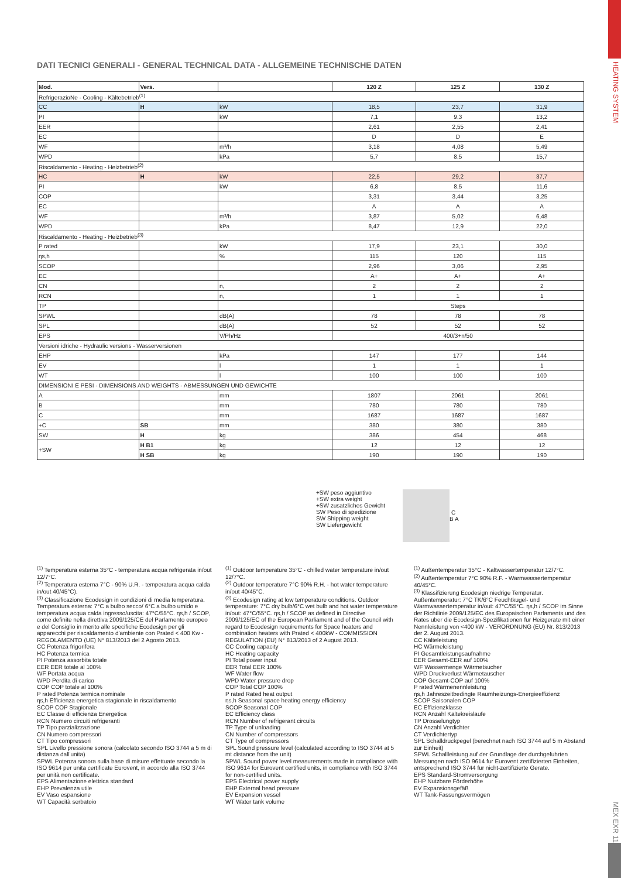HEATING SYSTEM
MEX EXR 111
DATI TECNICI GENERALI - GENERAL TECHNICAL DATA - ALLGEMEINE TECHNISCHE DATEN
| Mod. | Vers. | | 120 Z | 125 Z | 130 Z |
| --- | --- | --- | --- | --- | --- |
| RefrigerazioNe - Cooling - Kältebetrieb<sup>(1)</sup> | | | | | |
| CC | H | kW | 18,5 | 23,7 | 31,9 |
| PI | | kW | 7,1 | 9,3 | 13,2 |
| EER | | | 2,61 | 2,55 | 2,41 |
| EC | | | D | D | E |
| WF | | m³/h | 3,18 | 4,08 | 5,49 |
| WPD | | kPa | 5,7 | 8,5 | 15,7 |
| Riscaldamento - Heating - Heizbetrieb<sup>(2)</sup> | | | | | |
| HC | H | kW | 22,5 | 29,2 | 37,7 |
| PI | | kW | 6,8 | 8,5 | 11,6 |
| COP | | | 3,31 | 3,44 | 3,25 |
| EC | | | A | A | A |
| WF | | m³/h | 3,87 | 5,02 | 6,48 |
| WPD | | kPa | 8,47 | 12,9 | 22,0 |
| Riscaldamento - Heating - Heizbetrieb<sup>(3)</sup> | | | | | |
| P rated | | kW | 17,9 | 23,1 | 30,0 |
| ηs,h | | % | 115 | 120 | 115 |
| SCOP | | | 2,96 | 3,06 | 2,95 |
| EC | | | A+ | A+ | A+ |
| CN | | n, | 2 | 2 | 2 |
| RCN | | n, | 1 | 1 | 1 |
| TP | | | Steps | | |
| SPWL | | dB(A) | 78 | 78 | 78 |
| SPL | | dB(A) | 52 | 52 | 52 |
| EPS | | V/Ph/Hz | 400/3+n/50 | | |
| Versioni idriche - Hydraulic versions - Wasserversionen | | | | | |
| EHP | | kPa | 147 | 177 | 144 |
| EV | | l | 1 | 1 | 1 |
| WT | | l | 100 | 100 | 100 |
| DIMENSIONI E PESI - DIMENSIONS AND WEIGHTS - ABMESSUNGEN UND GEWICHTE | | | | | |
| A | | mm | 1807 | 2061 | 2061 |
| B | | mm | 780 | 780 | 780 |
| C | | mm | 1687 | 1687 | 1687 |
| +C | SB | mm | 380 | 380 | 380 |
| SW | H | kg | 386 | 454 | 468 |
| +SW | H B1 | kg | 12 | 12 | 12 |
| | H SB | kg | 190 | 190 | 190 |
+SW peso aggiuntivo
+SW extra weight
+SW zusatzliches Gewicht
SW Peso di spedizione
SW Shipping weight
SW Liefergewicht
C
B A
<sup>(1)</sup> Temperatura esterna 35°C - temperatura acqua refrigerata in/out 12/7°C.
<sup>(2)</sup> Temperatura esterna 7°C - 90% U.R. - temperatura acqua calda in/out 40/45°C).
<sup>(3)</sup> Classificazione Ecodesign in condizioni di media temperatura. Temperatura esterna: 7°C a bulbo secco/ 6°C a bulbo umido e temperatura acqua calda ingresso/uscita: 47°C/55°C. ηs,h / SCOP, come definite nella direttiva 2009/125/CE del Parlamento europeo e del Consiglio in merito alle specifiche Ecodesign per gli apparecchi per riscaldamento d'ambiente con Prated < 400 Kw - REGOLAMENTO (UE) N° 813/2013 del 2 Agosto 2013.
CC Potenza frigorifera
HC Potenza termica
PI Potenza assorbita totale
EER EER totale al 100%
WF Portata acqua
WPD Perdita di carico
COP COP totale al 100%
P rated Potenza termica nominale
ηs,h Efficienza energetica stagionale in riscaldamento
SCOP COP Stagionale
EC Classe di efficienza Energetica
RCN Numero circuiti refrigeranti
TP Tipo parzializzazione
CN Numero compressori
CT Tipo compressori
SPL Livello pressione sonora (calcolato secondo ISO 3744 a 5 m di distanza dall'unita)
SPWL Potenza sonora sulla base di misure effettuate secondo la ISO 9614 per unita certificate Eurovent, in accordo alla ISO 3744 per unità non certificate.
EPS Alimentazione elettrica standard
EHP Prevalenza utile
EV Vaso espansione
WT Capacità serbatoio
<sup>(1)</sup> Outdoor temperature 35°C - chilled water temperature in/out 12/7°C.
<sup>(2)</sup> Outdoor temperature 7°C 90% R.H. - hot water temperature in/out 40/45°C.
<sup>(3)</sup> Ecodesign rating at low temperature conditions. Outdoor temperature: 7°C dry bulb/6°C wet bulb and hot water temperature in/out: 47°C/55°C. ηs,h / SCOP as defined in Directive 2009/125/EC of the European Parliament and of the Council with regard to Ecodesign requirements for Space heaters and combination heaters with Prated < 400kW - COMMISSION REGULATION (EU) N° 813/2013 of 2 August 2013.
CC Cooling capacity
HC Heating capacity
PI Total power input
EER Total EER 100%
WF Water flow
WPD Water pressure drop
COP Total COP 100%
P rated Rated heat output
ηs,h Seasonal space heating energy efficiency
SCOP Seasonal COP
EC Efficiency class
RCN Number of refrigerant circuits
TP Type of unloading
CN Number of compressors
CT Type of compressors
SPL Sound pressure level (calculated according to ISO 3744 at 5 mt distance from the unit)
SPWL Sound power level measurements made in compliance with ISO 9614 for Eurovent certified units, in compliance with ISO 3744 for non-certified units.
EPS Electrical power supply
EHP External head pressure
EV Expansion vessel
WT Water tank volume
<sup>(1)</sup> Außentemperatur 35°C - Kaltwassertemperatur 12/7°C.
<sup>(2)</sup> Außentemperatur 7°C 90% R.F. - Warmwassertemperatur 40/45°C.
<sup>(3)</sup> Klassifizierung Ecodesign niedrige Temperatur. Außentemperatur: 7°C TK/6°C Feuchtkugel- und Warmwassertemperatur in/out: 47°C/55°C. ηs,h / SCOP im Sinne der Richtlinie 2009/125/EC des Europaischen Parlaments und des Rates uber die Ecodesign-Spezifikationen fur Heizgerate mit einer Nennleistung von <400 kW - VERORDNUNG (EU) Nr. 813/2013 der 2. August 2013.
CC Kälteleistung
HC Wärmeleistung
PI Gesamtleistungsaufnahme
EER Gesamt-EER auf 100%
WF Wassermenge Wärmetsucher
WPD Druckverlust Wärmetauscher
COP Gesamt-COP auf 100%
P rated Wärmenennleistung
ηs,h Jahreszeitbedingte Raumheizungs-Energieeffizienz
SCOP Saisonalen COP
EC Effizienzklasse
RCN Anzahl Kältekreisläufe
TP Drosselungtyp
CN Anzahl Verdichter
CT Verdichtertyp
SPL Schalldruckpegel (berechnet nach ISO 3744 auf 5 m Abstand zur Einheit)
SPWL Schallleistung auf der Grundlage der durchgefuhrten Messungen nach ISO 9614 fur Eurovent zertifizierten Einheiten, entsprechend ISO 3744 fur nicht-zertifizierte Gerate.
EPS Standard-Stromversorgung
EHP Nutzbare Förderhöhe
EV Expansionsgefäß
WT Tank-Fassungsvermögen